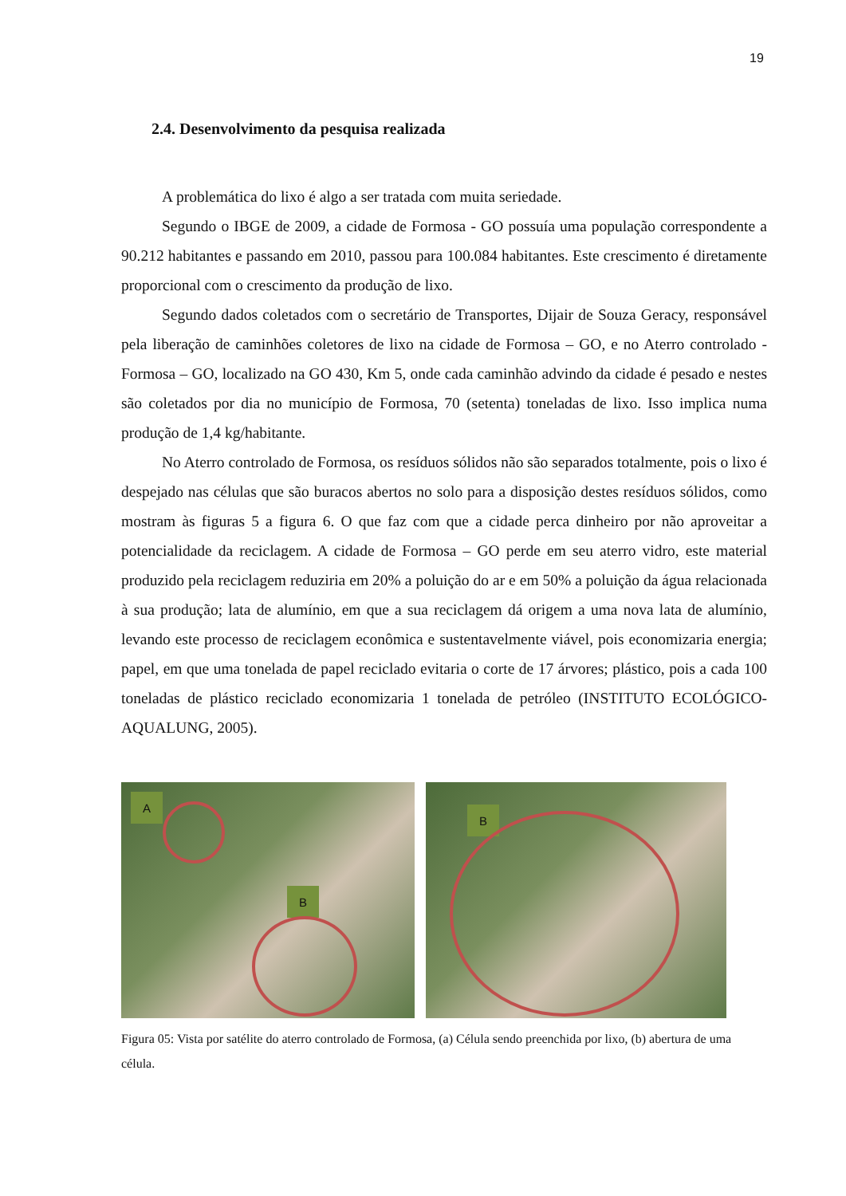19
2.4. Desenvolvimento da pesquisa realizada
A problemática do lixo é algo a ser tratada com muita seriedade.
Segundo o IBGE de 2009, a cidade de Formosa - GO possuía uma população correspondente a 90.212 habitantes e passando em 2010, passou para 100.084 habitantes. Este crescimento é diretamente proporcional com o crescimento da produção de lixo.
Segundo dados coletados com o secretário de Transportes, Dijair de Souza Geracy, responsável pela liberação de caminhões coletores de lixo na cidade de Formosa – GO, e no Aterro controlado - Formosa – GO, localizado na GO 430, Km 5, onde cada caminhão advindo da cidade é pesado e nestes são coletados por dia no município de Formosa, 70 (setenta) toneladas de lixo. Isso implica numa produção de 1,4 kg/habitante.
No Aterro controlado de Formosa, os resíduos sólidos não são separados totalmente, pois o lixo é despejado nas células que são buracos abertos no solo para a disposição destes resíduos sólidos, como mostram às figuras 5 a figura 6. O que faz com que a cidade perca dinheiro por não aproveitar a potencialidade da reciclagem. A cidade de Formosa – GO perde em seu aterro vidro, este material produzido pela reciclagem reduziria em 20% a poluição do ar e em 50% a poluição da água relacionada à sua produção; lata de alumínio, em que a sua reciclagem dá origem a uma nova lata de alumínio, levando este processo de reciclagem econômica e sustentavelmente viável, pois economizaria energia; papel, em que uma tonelada de papel reciclado evitaria o corte de 17 árvores; plástico, pois a cada 100 toneladas de plástico reciclado economizaria 1 tonelada de petróleo (INSTITUTO ECOLÓGICO-AQUALUNG, 2005).
A
B
B
Figura 05: Vista por satélite do aterro controlado de Formosa, (a) Célula sendo preenchida por lixo, (b) abertura de uma célula.